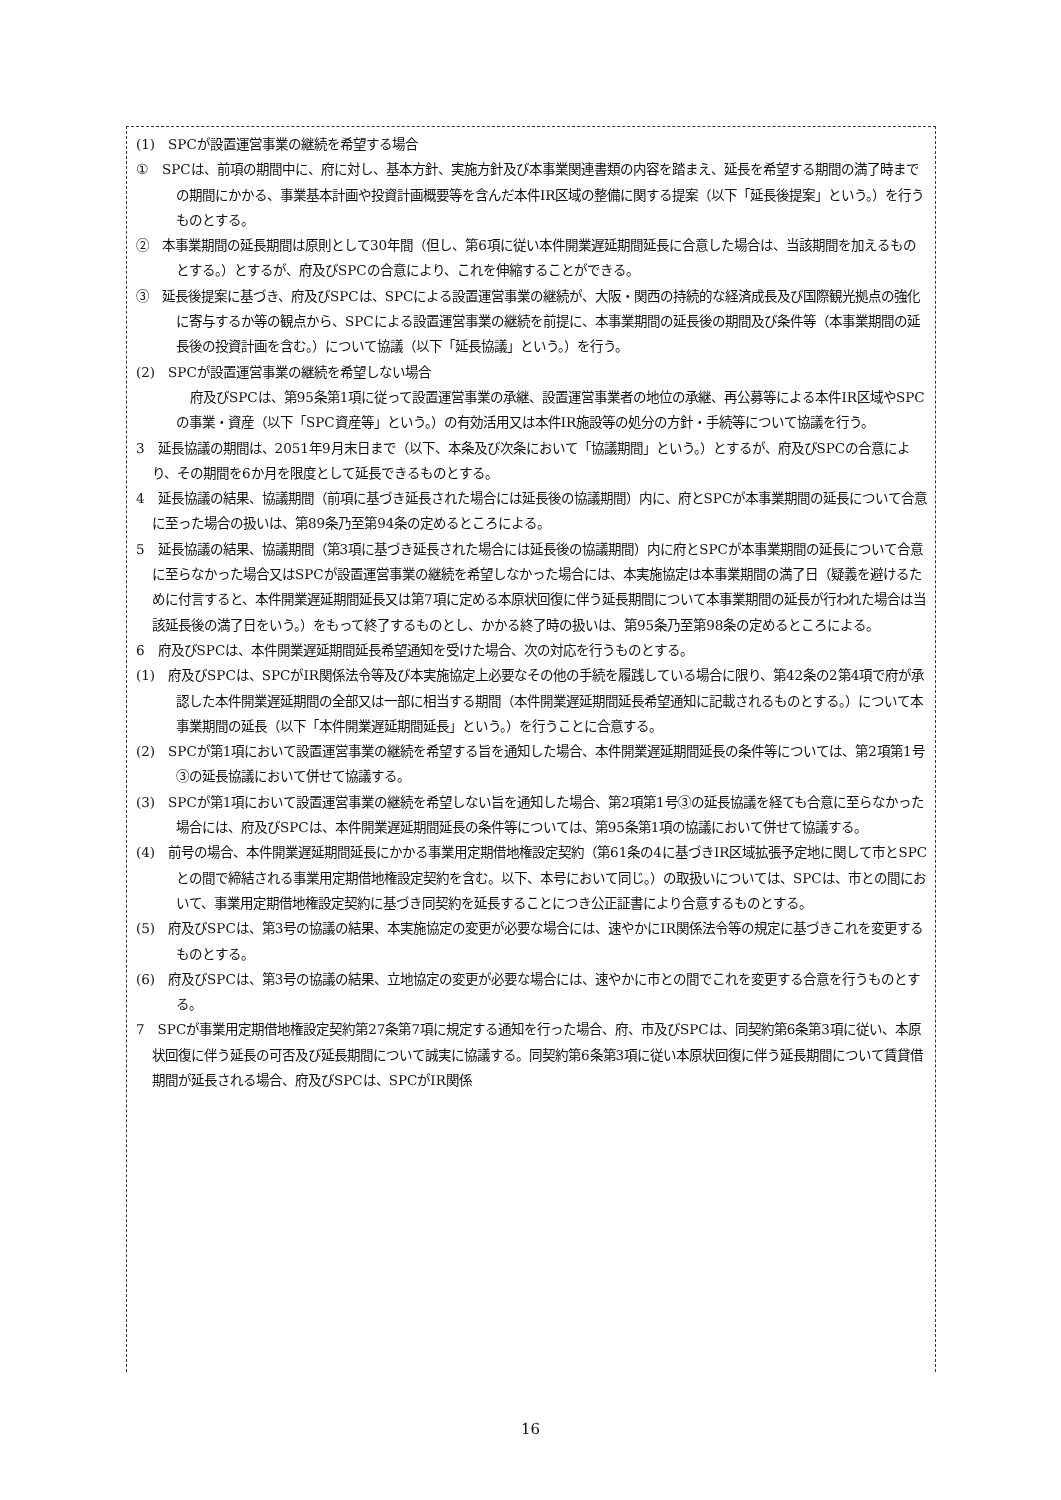(1)　SPCが設置運営事業の継続を希望する場合
①　SPCは、前項の期間中に、府に対し、基本方針、実施方針及び本事業関連書類の内容を踏まえ、延長を希望する期間の満了時までの期間にかかる、事業基本計画や投資計画概要等を含んだ本件IR区域の整備に関する提案（以下「延長後提案」という。）を行うものとする。
②　本事業期間の延長期間は原則として30年間（但し、第6項に従い本件開業遅延期間延長に合意した場合は、当該期間を加えるものとする。）とするが、府及びSPCの合意により、これを伸縮することができる。
③　延長後提案に基づき、府及びSPCは、SPCによる設置運営事業の継続が、大阪・関西の持続的な経済成長及び国際観光拠点の強化に寄与するか等の観点から、SPCによる設置運営事業の継続を前提に、本事業期間の延長後の期間及び条件等（本事業期間の延長後の投資計画を含む。）について協議（以下「延長協議」という。）を行う。
(2)　SPCが設置運営事業の継続を希望しない場合
府及びSPCは、第95条第1項に従って設置運営事業の承継、設置運営事業者の地位の承継、再公募等による本件IR区域やSPCの事業・資産（以下「SPC資産等」という。）の有効活用又は本件IR施設等の処分の方針・手続等について協議を行う。
3　延長協議の期間は、2051年9月末日まで（以下、本条及び次条において「協議期間」という。）とするが、府及びSPCの合意により、その期間を6か月を限度として延長できるものとする。
4　延長協議の結果、協議期間（前項に基づき延長された場合には延長後の協議期間）内に、府とSPCが本事業期間の延長について合意に至った場合の扱いは、第89条乃至第94条の定めるところによる。
5　延長協議の結果、協議期間（第3項に基づき延長された場合には延長後の協議期間）内に府とSPCが本事業期間の延長について合意に至らなかった場合又はSPCが設置運営事業の継続を希望しなかった場合には、本実施協定は本事業期間の満了日（疑義を避けるために付言すると、本件開業遅延期間延長又は第7項に定める本原状回復に伴う延長期間について本事業期間の延長が行われた場合は当該延長後の満了日をいう。）をもって終了するものとし、かかる終了時の扱いは、第95条乃至第98条の定めるところによる。
6　府及びSPCは、本件開業遅延期間延長希望通知を受けた場合、次の対応を行うものとする。
(1)　府及びSPCは、SPCがIR関係法令等及び本実施協定上必要なその他の手続を履践している場合に限り、第42条の2第4項で府が承認した本件開業遅延期間の全部又は一部に相当する期間（本件開業遅延期間延長希望通知に記載されるものとする。）について本事業期間の延長（以下「本件開業遅延期間延長」という。）を行うことに合意する。
(2)　SPCが第1項において設置運営事業の継続を希望する旨を通知した場合、本件開業遅延期間延長の条件等については、第2項第1号③の延長協議において併せて協議する。
(3)　SPCが第1項において設置運営事業の継続を希望しない旨を通知した場合、第2項第1号③の延長協議を経ても合意に至らなかった場合には、府及びSPCは、本件開業遅延期間延長の条件等については、第95条第1項の協議において併せて協議する。
(4)　前号の場合、本件開業遅延期間延長にかかる事業用定期借地権設定契約（第61条の4に基づきIR区域拡張予定地に関して市とSPCとの間で締結される事業用定期借地権設定契約を含む。以下、本号において同じ。）の取扱いについては、SPCは、市との間において、事業用定期借地権設定契約に基づき同契約を延長することにつき公正証書により合意するものとする。
(5)　府及びSPCは、第3号の協議の結果、本実施協定の変更が必要な場合には、速やかにIR関係法令等の規定に基づきこれを変更するものとする。
(6)　府及びSPCは、第3号の協議の結果、立地協定の変更が必要な場合には、速やかに市との間でこれを変更する合意を行うものとする。
7　SPCが事業用定期借地権設定契約第27条第7項に規定する通知を行った場合、府、市及びSPCは、同契約第6条第3項に従い、本原状回復に伴う延長の可否及び延長期間について誠実に協議する。同契約第6条第3項に従い本原状回復に伴う延長期間について賃貸借期間が延長される場合、府及びSPCは、SPCがIR関係
16